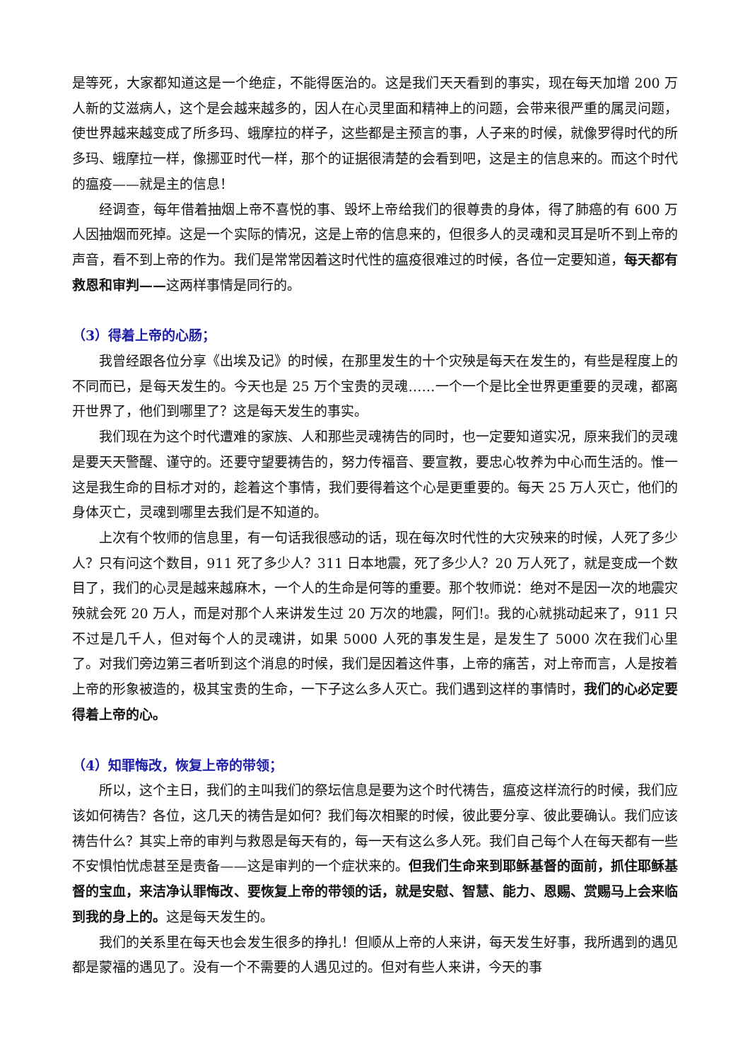是等死，大家都知道这是一个绝症，不能得医治的。这是我们天天看到的事实，现在每天加增 200 万人新的艾滋病人，这个是会越来越多的，因人在心灵里面和精神上的问题，会带来很严重的属灵问题，使世界越来越变成了所多玛、蛾摩拉的样子，这些都是主预言的事，人子来的时候，就像罗得时代的所多玛、蛾摩拉一样，像挪亚时代一样，那个的证据很清楚的会看到吧，这是主的信息来的。而这个时代的瘟疫——就是主的信息！
经调查，每年借着抽烟上帝不喜悦的事、毁坏上帝给我们的很尊贵的身体，得了肺癌的有 600 万人因抽烟而死掉。这是一个实际的情况，这是上帝的信息来的，但很多人的灵魂和灵耳是听不到上帝的声音，看不到上帝的作为。我们是常常因着这时代性的瘟疫很难过的时候，各位一定要知道，每天都有救恩和审判——这两样事情是同行的。
（3）得着上帝的心肠；
我曾经跟各位分享《出埃及记》的时候，在那里发生的十个灾殃是每天在发生的，有些是程度上的不同而已，是每天发生的。今天也是 25 万个宝贵的灵魂……一个一个是比全世界更重要的灵魂，都离开世界了，他们到哪里了？这是每天发生的事实。
我们现在为这个时代遭难的家族、人和那些灵魂祷告的同时，也一定要知道实况，原来我们的灵魂是要天天警醒、谨守的。还要守望要祷告的，努力传福音、要宣教，要忠心牧养为中心而生活的。惟一这是我生命的目标才对的，趁着这个事情，我们要得着这个心是更重要的。每天 25 万人灭亡，他们的身体灭亡，灵魂到哪里去我们是不知道的。
上次有个牧师的信息里，有一句话我很感动的话，现在每次时代性的大灾殃来的时候，人死了多少人？只有问这个数目，911 死了多少人？311 日本地震，死了多少人？20 万人死了，就是变成一个数目了，我们的心灵是越来越麻木，一个人的生命是何等的重要。那个牧师说：绝对不是因一次的地震灾殃就会死 20 万人，而是对那个人来讲发生过 20 万次的地震，阿们!。我的心就挑动起来了，911 只不过是几千人，但对每个人的灵魂讲，如果 5000 人死的事发生是，是发生了 5000 次在我们心里了。对我们旁边第三者听到这个消息的时候，我们是因着这件事，上帝的痛苦，对上帝而言，人是按着上帝的形象被造的，极其宝贵的生命，一下子这么多人灭亡。我们遇到这样的事情时，我们的心必定要得着上帝的心。
（4）知罪悔改，恢复上帝的带领；
所以，这个主日，我们的主叫我们的祭坛信息是要为这个时代祷告，瘟疫这样流行的时候，我们应该如何祷告？各位，这几天的祷告是如何？我们每次相聚的时候，彼此要分享、彼此要确认。我们应该祷告什么？其实上帝的审判与救恩是每天有的，每一天有这么多人死。我们自己每个人在每天都有一些不安惧怕忧虑甚至是责备——这是审判的一个症状来的。但我们生命来到耶稣基督的面前，抓住耶稣基督的宝血，来洁净认罪悔改、要恢复上帝的带领的话，就是安慰、智慧、能力、恩赐、赏赐马上会来临到我的身上的。这是每天发生的。
我们的关系里在每天也会发生很多的挣扎！但顺从上帝的人来讲，每天发生好事，我所遇到的遇见都是蒙福的遇见了。没有一个不需要的人遇见过的。但对有些人来讲，今天的事